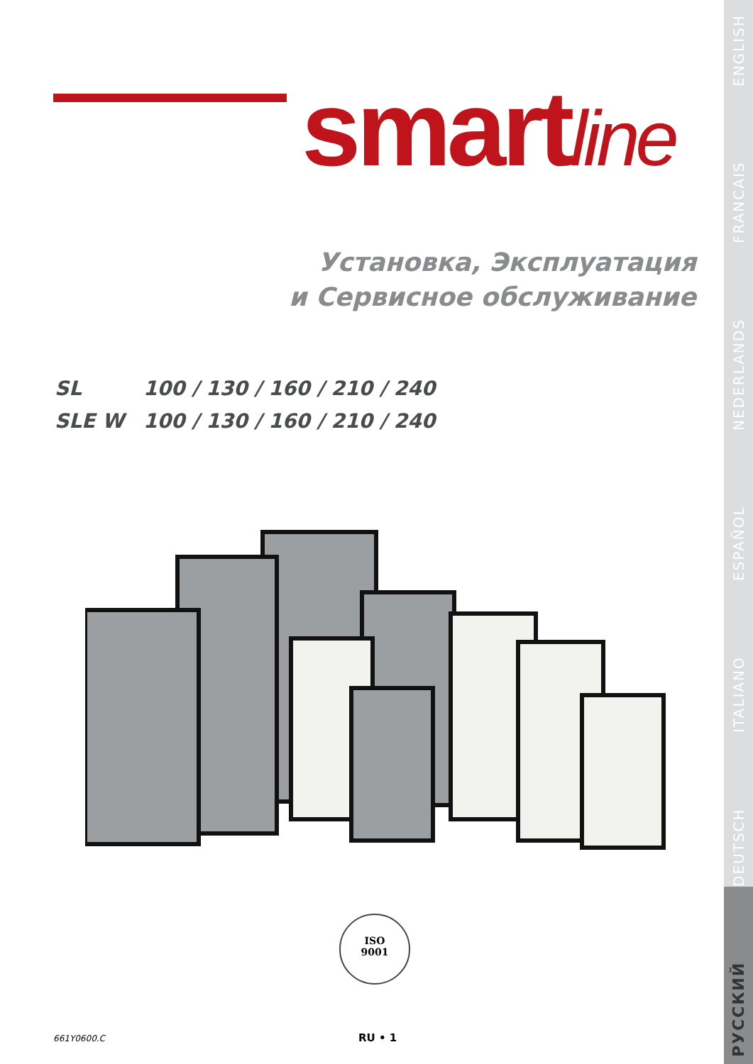smartline
Установка, Эксплуатация
и Сервисное обслуживание
SL 100 / 130 / 160 / 210 / 240
SLE W 100 / 130 / 160 / 210 / 240
ISO
9001
661Y0600.C RU • 1
РУССКИЙ DEUTSCH ITALIANO ESPAÑOL NEDERLANDS FRANCAIS ENGLISH